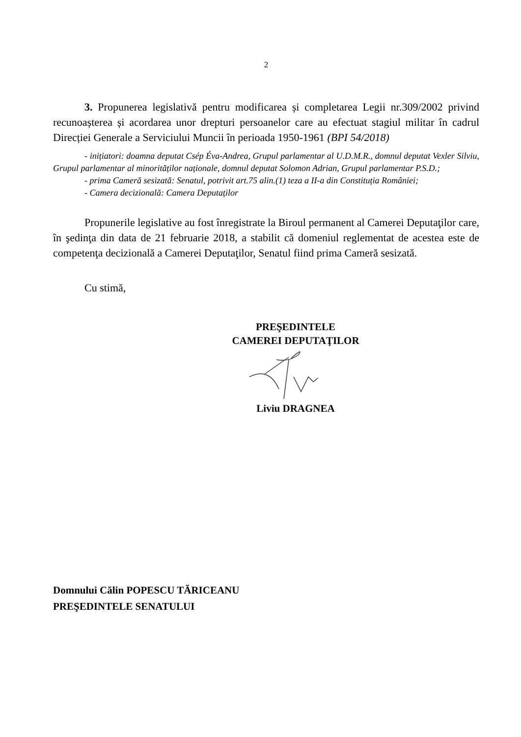2
3. Propunerea legislativă pentru modificarea și completarea Legii nr.309/2002 privind recunoașterea și acordarea unor drepturi persoanelor care au efectuat stagiul militar în cadrul Direcției Generale a Serviciului Muncii în perioada 1950-1961 (BPI 54/2018)
- inițiatori: doamna deputat Csép Éva-Andrea, Grupul parlamentar al U.D.M.R., domnul deputat Vexler Silviu, Grupul parlamentar al minorităților naționale, domnul deputat Solomon Adrian, Grupul parlamentar P.S.D.;
- prima Cameră sesizată: Senatul, potrivit art.75 alin.(1) teza a II-a din Constituția României;
- Camera decizională: Camera Deputaților
Propunerile legislative au fost înregistrate la Biroul permanent al Camerei Deputaţilor care, în şedinţa din data de 21 februarie 2018, a stabilit că domeniul reglementat de acestea este de competenţa decizională a Camerei Deputaţilor, Senatul fiind prima Cameră sesizată.
Cu stimă,
PREŞEDINTELE
CAMEREI DEPUTAŢILOR
Liviu DRAGNEA
Domnului Călin POPESCU TĂRICEANU
PREŞEDINTELE SENATULUI